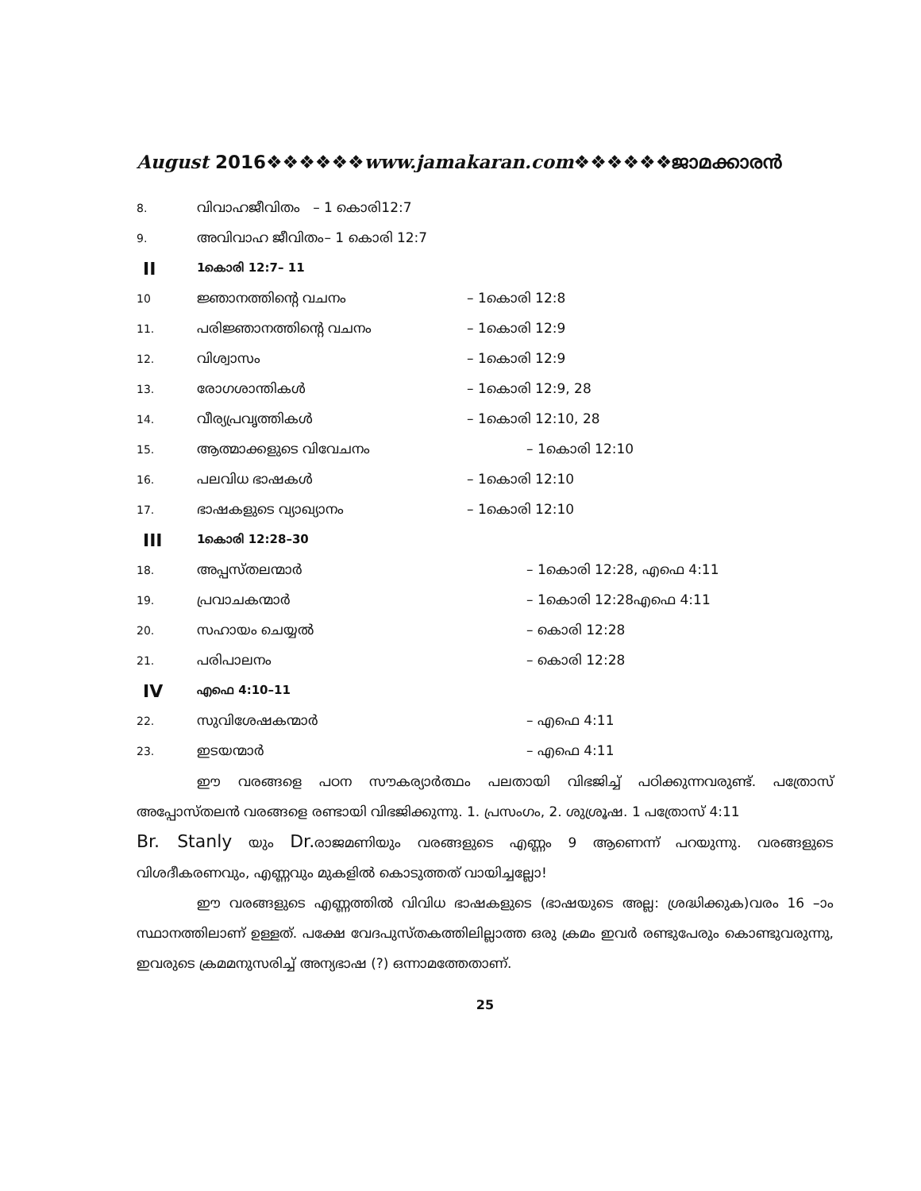August 2016❖❖❖❖❖❖www.jamakaran.com❖❖❖❖❖❖ജാമക്കാരൻ
8. വിവാഹജീവിതം – 1 കൊരി12:7
9. അവിവാഹ ജീവിതം– 1 കൊരി 12:7
II 1കൊരി 12:7– 11
10 ജ്ഞാനത്തിന്റെ വചനം – 1കൊരി 12:8
11. പരിജ്ഞാനത്തിന്റെ വചനം – 1കൊരി 12:9
12. വിശ്വാസം – 1കൊരി 12:9
13. രോഗശാന്തികൾ – 1കൊരി 12:9, 28
14. വീര്യപ്രവൃത്തികൾ – 1കൊരി 12:10, 28
15. ആത്മാക്കളുടെ വിവേചനം – 1കൊരി 12:10
16. പലവിധ ഭാഷകൾ – 1കൊരി 12:10
17. ഭാഷകളുടെ വ്യാഖ്യാനം – 1കൊരി 12:10
III 1കൊരി 12:28–30
18. അപ്പസ്തലന്മാർ – 1കൊരി 12:28, എഫെ 4:11
19. പ്രവാചകന്മാർ – 1കൊരി 12:28എഫെ 4:11
20. സഹായം ചെയ്യൽ – കൊരി 12:28
21. പരിപാലനം – കൊരി 12:28
IV എഫെ 4:10–11
22. സുവിശേഷകന്മാർ – എഫെ 4:11
23. ഇടയന്മാർ – എഫെ 4:11
ഈ വരങ്ങളെ പഠന സൗകര്യാർത്ഥം പലതായി വിഭജിച്ച് പഠിക്കുന്നവരുണ്ട്. പത്രോസ് അപ്പോസ്തലൻ വരങ്ങളെ രണ്ടായി വിഭജിക്കുന്നു. 1. പ്രസംഗം, 2. ശുശ്രൂഷ. 1 പത്രോസ് 4:11
Br. Stanly യും Dr. രാജമണിയും വരങ്ങളുടെ എണ്ണം 9 ആണെന്ന് പറയുന്നു. വരങ്ങളുടെ വിശദീകരണവും, എണ്ണവും മുകളിൽ കൊടുത്തത് വായിച്ചല്ലോ!
ഈ വരങ്ങളുടെ എണ്ണത്തിൽ വിവിധ ഭാഷകളുടെ (ഭാഷയുടെ അല്ല: ശ്രദ്ധിക്കുക)വരം 16 –ാം സ്ഥാനത്തിലാണ് ഉള്ളത്. പക്ഷേ വേദപുസ്തകത്തിലില്ലാത്ത ഒരു ക്രമം ഇവർ രണ്ടുപേരും കൊണ്ടുവരുന്നു, ഇവരുടെ ക്രമമനുസരിച്ച് അന്യഭാഷ (?) ഒന്നാമത്തേതാണ്.
25